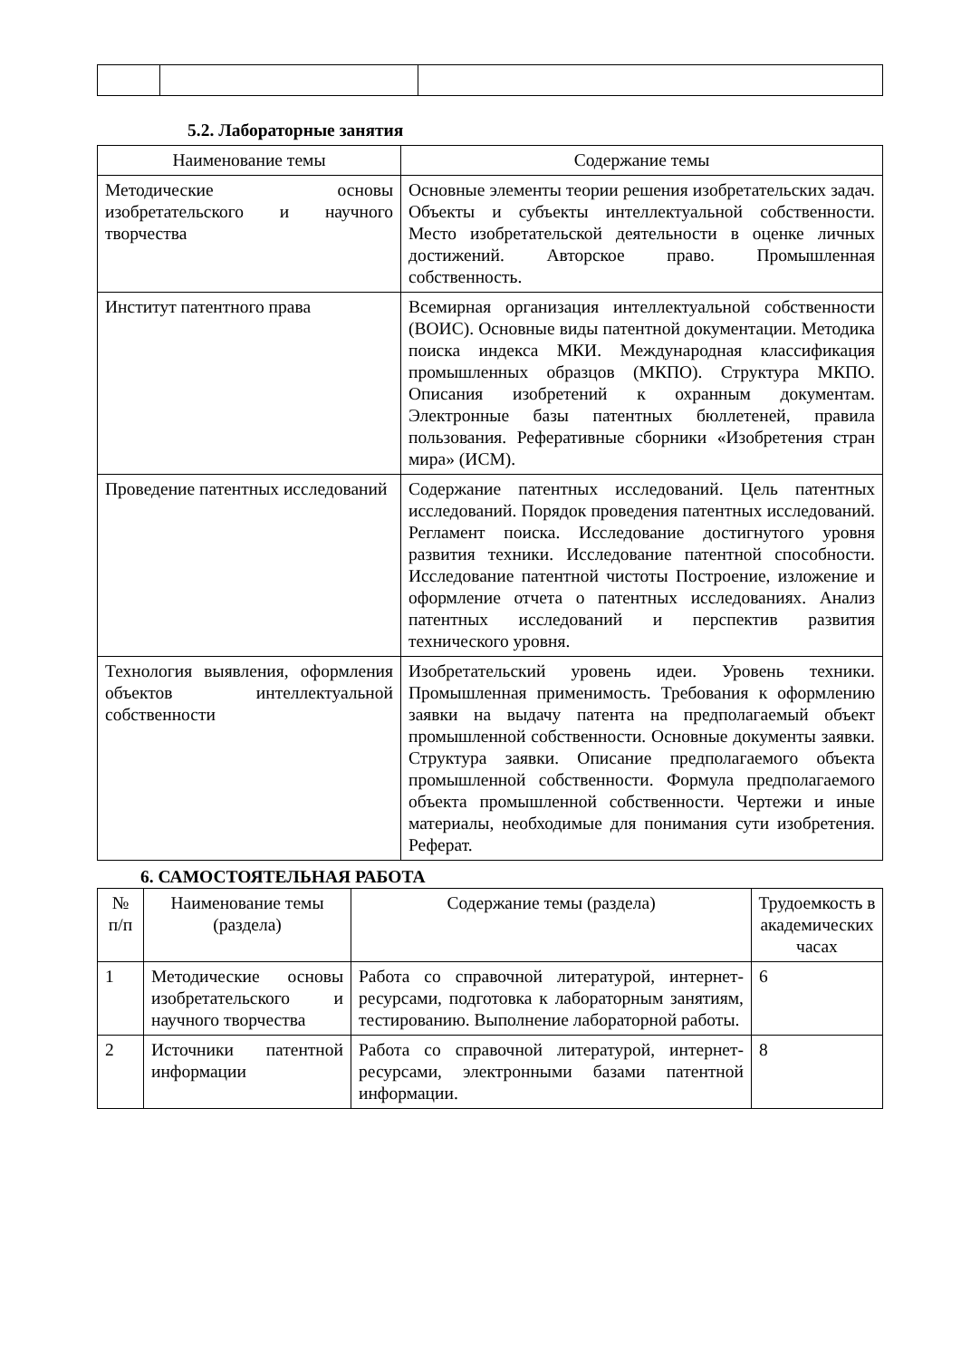5.2. Лабораторные занятия
| Наименование темы | Содержание темы |
| --- | --- |
| Методические основы изобретательского и научного творчества | Основные элементы теории решения изобретательских задач. Объекты и субъекты интеллектуальной собственности. Место изобретательской деятельности в оценке личных достижений. Авторское право. Промышленная собственность. |
| Институт патентного права | Всемирная организация интеллектуальной собственности (ВОИС). Основные виды патентной документации. Методика поиска индекса МКИ. Международная классификация промышленных образцов (МКПО). Структура МКПО. Описания изобретений к охранным документам. Электронные базы патентных бюллетеней, правила пользования. Реферативные сборники «Изобретения стран мира» (ИСМ). |
| Проведение патентных исследований | Содержание патентных исследований. Цель патентных исследований. Порядок проведения патентных исследований. Регламент поиска. Исследование достигнутого уровня развития техники. Исследование патентной способности. Исследование патентной чистоты Построение, изложение и оформление отчета о патентных исследованиях. Анализ патентных исследований и перспектив развития технического уровня. |
| Технология выявления, оформления объектов интеллектуальной собственности | Изобретательский уровень идеи. Уровень техники. Промышленная применимость. Требования к оформлению заявки на выдачу патента на предполагаемый объект промышленной собственности. Основные документы заявки. Структура заявки. Описание предполагаемого объекта промышленной собственности. Формула предполагаемого объекта промышленной собственности. Чертежи и иные материалы, необходимые для понимания сути изобретения. Реферат. |
6. САМОСТОЯТЕЛЬНАЯ РАБОТА
| № п/п | Наименование темы (раздела) | Содержание темы (раздела) | Трудоемкость в академических часах |
| --- | --- | --- | --- |
| 1 | Методические основы изобретательского и научного творчества | Работа со справочной литературой, интернет- ресурсами, подготовка к лабораторным занятиям, тестированию. Выполнение лабораторной работы. | 6 |
| 2 | Источники патентной информации | Работа со справочной литературой, интернет- ресурсами, электронными базами патентной информации. | 8 |